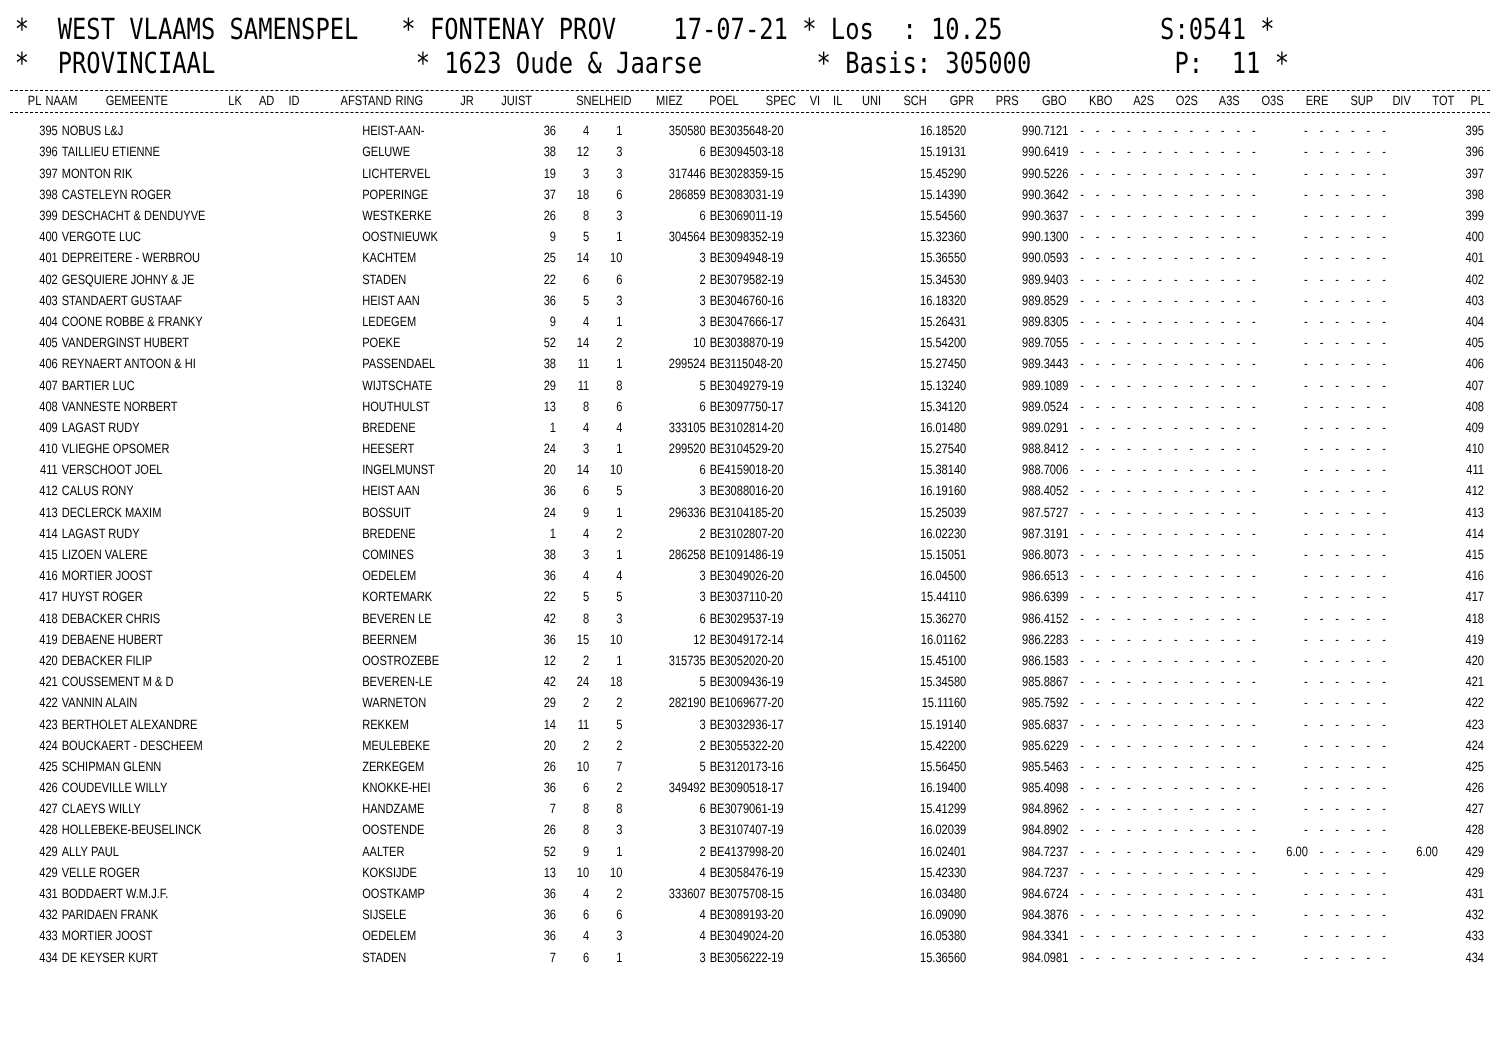* WEST VLAAMS SAMENSPEL * FONTENAY PROV 17-07-21 * Los : 10.25 S:0541 * * PROVINCIAAL * 1623 Oude & Jaarse * Basis: 305000 P: 11 *
| PL | NAAM | GEMEENTE | LK | AD | ID | AFSTAND | RING | JR | JUIST | SNELHEID | MIEZ | POEL | SPEC | VI | IL | UNI | SCH | GPR | PRS | GBO | KBO | A2S | O2S | A3S | O3S | ERE | SUP | DIV | TOT | PL |
| --- | --- | --- | --- | --- | --- | --- | --- | --- | --- | --- | --- | --- | --- | --- | --- | --- | --- | --- | --- | --- | --- | --- | --- | --- | --- | --- | --- | --- | --- | --- |
| 395 | NOBUS L&J | HEIST-AAN- | 36 | 4 | 1 | 350580 | BE3035648-20 | 16.18520 | 990.7121 | - | - | - | - | - | - | - | - | - | - | - | - | - | - | - | - | - | - | | 395 |
| 396 | TAILLIEU ETIENNE | GELUWE | 38 | 12 | 3 | 6 | BE3094503-18 | 15.19131 | 990.6419 | - | - | - | - | - | - | - | - | - | - | - | - | - | - | - | - | - | - | | 396 |
| 397 | MONTON RIK | LICHTERVEL | 19 | 3 | 3 | 317446 | BE3028359-15 | 15.45290 | 990.5226 | - | - | - | - | - | - | - | - | - | - | - | - | - | - | - | - | - | - | | 397 |
| 398 | CASTELEYN ROGER | POPERINGE | 37 | 18 | 6 | 286859 | BE3083031-19 | 15.14390 | 990.3642 | - | - | - | - | - | - | - | - | - | - | - | - | - | - | - | - | - | - | | 398 |
| 399 | DESCHACHT & DENDUYVE | WESTKERKE | 26 | 8 | 3 | 6 | BE3069011-19 | 15.54560 | 990.3637 | - | - | - | - | - | - | - | - | - | - | - | - | - | - | - | - | - | - | | 399 |
| 400 | VERGOTE LUC | OOSTNIEUWK | 9 | 5 | 1 | 304564 | BE3098352-19 | 15.32360 | 990.1300 | - | - | - | - | - | - | - | - | - | - | - | - | - | - | - | - | - | - | | 400 |
| 401 | DEPREITERE - WERBROU | KACHTEM | 25 | 14 | 10 | 3 | BE3094948-19 | 15.36550 | 990.0593 | - | - | - | - | - | - | - | - | - | - | - | - | - | - | - | - | - | - | | 401 |
| 402 | GESQUIERE JOHNY & JE | STADEN | 22 | 6 | 6 | 2 | BE3079582-19 | 15.34530 | 989.9403 | - | - | - | - | - | - | - | - | - | - | - | - | - | - | - | - | - | - | | 402 |
| 403 | STANDAERT GUSTAAF | HEIST AAN | 36 | 5 | 3 | 3 | BE3046760-16 | 16.18320 | 989.8529 | - | - | - | - | - | - | - | - | - | - | - | - | - | - | - | - | - | - | | 403 |
| 404 | COONE ROBBE & FRANKY | LEDEGEM | 9 | 4 | 1 | 3 | BE3047666-17 | 15.26431 | 989.8305 | - | - | - | - | - | - | - | - | - | - | - | - | - | - | - | - | - | - | | 404 |
| 405 | VANDERGINST HUBERT | POEKE | 52 | 14 | 2 | 10 | BE3038870-19 | 15.54200 | 989.7055 | - | - | - | - | - | - | - | - | - | - | - | - | - | - | - | - | - | - | | 405 |
| 406 | REYNAERT ANTOON & HI | PASSENDAEL | 38 | 11 | 1 | 299524 | BE3115048-20 | 15.27450 | 989.3443 | - | - | - | - | - | - | - | - | - | - | - | - | - | - | - | - | - | - | | 406 |
| 407 | BARTIER LUC | WIJTSCHATE | 29 | 11 | 8 | 5 | BE3049279-19 | 15.13240 | 989.1089 | - | - | - | - | - | - | - | - | - | - | - | - | - | - | - | - | - | - | | 407 |
| 408 | VANNESTE NORBERT | HOUTHULST | 13 | 8 | 6 | 6 | BE3097750-17 | 15.34120 | 989.0524 | - | - | - | - | - | - | - | - | - | - | - | - | - | - | - | - | - | - | | 408 |
| 409 | LAGAST RUDY | BREDENE | 1 | 4 | 4 | 333105 | BE3102814-20 | 16.01480 | 989.0291 | - | - | - | - | - | - | - | - | - | - | - | - | - | - | - | - | - | - | | 409 |
| 410 | VLIEGHE OPSOMER | HEESERT | 24 | 3 | 1 | 299520 | BE3104529-20 | 15.27540 | 988.8412 | - | - | - | - | - | - | - | - | - | - | - | - | - | - | - | - | - | - | | 410 |
| 411 | VERSCHOOT JOEL | INGELMUNST | 20 | 14 | 10 | 6 | BE4159018-20 | 15.38140 | 988.7006 | - | - | - | - | - | - | - | - | - | - | - | - | - | - | - | - | - | - | | 411 |
| 412 | CALUS RONY | HEIST AAN | 36 | 6 | 5 | 3 | BE3088016-20 | 16.19160 | 988.4052 | - | - | - | - | - | - | - | - | - | - | - | - | - | - | - | - | - | - | | 412 |
| 413 | DECLERCK MAXIM | BOSSUIT | 24 | 9 | 1 | 296336 | BE3104185-20 | 15.25039 | 987.5727 | - | - | - | - | - | - | - | - | - | - | - | - | - | - | - | - | - | - | | 413 |
| 414 | LAGAST RUDY | BREDENE | 1 | 4 | 2 | 2 | BE3102807-20 | 16.02230 | 987.3191 | - | - | - | - | - | - | - | - | - | - | - | - | - | - | - | - | - | - | | 414 |
| 415 | LIZOEN VALERE | COMINES | 38 | 3 | 1 | 286258 | BE1091486-19 | 15.15051 | 986.8073 | - | - | - | - | - | - | - | - | - | - | - | - | - | - | - | - | - | - | | 415 |
| 416 | MORTIER JOOST | OEDELEM | 36 | 4 | 4 | 3 | BE3049026-20 | 16.04500 | 986.6513 | - | - | - | - | - | - | - | - | - | - | - | - | - | - | - | - | - | - | | 416 |
| 417 | HUYST ROGER | KORTEMARK | 22 | 5 | 5 | 3 | BE3037110-20 | 15.44110 | 986.6399 | - | - | - | - | - | - | - | - | - | - | - | - | - | - | - | - | - | - | | 417 |
| 418 | DEBACKER CHRIS | BEVEREN LE | 42 | 8 | 3 | 6 | BE3029537-19 | 15.36270 | 986.4152 | - | - | - | - | - | - | - | - | - | - | - | - | - | - | - | - | - | - | | 418 |
| 419 | DEBAENE HUBERT | BEERNEM | 36 | 15 | 10 | 12 | BE3049172-14 | 16.01162 | 986.2283 | - | - | - | - | - | - | - | - | - | - | - | - | - | - | - | - | - | - | | 419 |
| 420 | DEBACKER FILIP | OOSTROZEBE | 12 | 2 | 1 | 315735 | BE3052020-20 | 15.45100 | 986.1583 | - | - | - | - | - | - | - | - | - | - | - | - | - | - | - | - | - | - | | 420 |
| 421 | COUSSEMENT M & D | BEVEREN-LE | 42 | 24 | 18 | 5 | BE3009436-19 | 15.34580 | 985.8867 | - | - | - | - | - | - | - | - | - | - | - | - | - | - | - | - | - | - | | 421 |
| 422 | VANNIN ALAIN | WARNETON | 29 | 2 | 2 | 282190 | BE1069677-20 | 15.11160 | 985.7592 | - | - | - | - | - | - | - | - | - | - | - | - | - | - | - | - | - | - | | 422 |
| 423 | BERTHOLET ALEXANDRE | REKKEM | 14 | 11 | 5 | 3 | BE3032936-17 | 15.19140 | 985.6837 | - | - | - | - | - | - | - | - | - | - | - | - | - | - | - | - | - | - | | 423 |
| 424 | BOUCKAERT - DESCHEEM | MEULEBEKE | 20 | 2 | 2 | 2 | BE3055322-20 | 15.42200 | 985.6229 | - | - | - | - | - | - | - | - | - | - | - | - | - | - | - | - | - | - | | 424 |
| 425 | SCHIPMAN GLENN | ZERKEGEM | 26 | 10 | 7 | 5 | BE3120173-16 | 15.56450 | 985.5463 | - | - | - | - | - | - | - | - | - | - | - | - | - | - | - | - | - | - | | 425 |
| 426 | COUDEVILLE WILLY | KNOKKE-HEI | 36 | 6 | 2 | 349492 | BE3090518-17 | 16.19400 | 985.4098 | - | - | - | - | - | - | - | - | - | - | - | - | - | - | - | - | - | - | | 426 |
| 427 | CLAEYS WILLY | HANDZAME | 7 | 8 | 8 | 6 | BE3079061-19 | 15.41299 | 984.8962 | - | - | - | - | - | - | - | - | - | - | - | - | - | - | - | - | - | - | | 427 |
| 428 | HOLLEBEKE-BEUSELINCK | OOSTENDE | 26 | 8 | 3 | 3 | BE3107407-19 | 16.02039 | 984.8902 | - | - | - | - | - | - | - | - | - | - | - | - | - | - | - | - | - | - | | 428 |
| 429 | ALLY PAUL | AALTER | 52 | 9 | 1 | 2 | BE4137998-20 | 16.02401 | 984.7237 | - | - | - | - | - | - | - | - | - | - | - | - | 6.00 | - | - | - | - | - | 6.00 | 429 |
| 429 | VELLE ROGER | KOKSIJDE | 13 | 10 | 10 | 4 | BE3058476-19 | 15.42330 | 984.7237 | - | - | - | - | - | - | - | - | - | - | - | - | - | - | - | - | - | - | | 429 |
| 431 | BODDAERT W.M.J.F. | OOSTKAMP | 36 | 4 | 2 | 333607 | BE3075708-15 | 16.03480 | 984.6724 | - | - | - | - | - | - | - | - | - | - | - | - | - | - | - | - | - | - | | 431 |
| 432 | PARIDAEN FRANK | SIJSELE | 36 | 6 | 6 | 4 | BE3089193-20 | 16.09090 | 984.3876 | - | - | - | - | - | - | - | - | - | - | - | - | - | - | - | - | - | - | | 432 |
| 433 | MORTIER JOOST | OEDELEM | 36 | 4 | 3 | 4 | BE3049024-20 | 16.05380 | 984.3341 | - | - | - | - | - | - | - | - | - | - | - | - | - | - | - | - | - | - | | 433 |
| 434 | DE KEYSER KURT | STADEN | 7 | 6 | 1 | 3 | BE3056222-19 | 15.36560 | 984.0981 | - | - | - | - | - | - | - | - | - | - | - | - | - | - | - | - | - | - | | 434 |